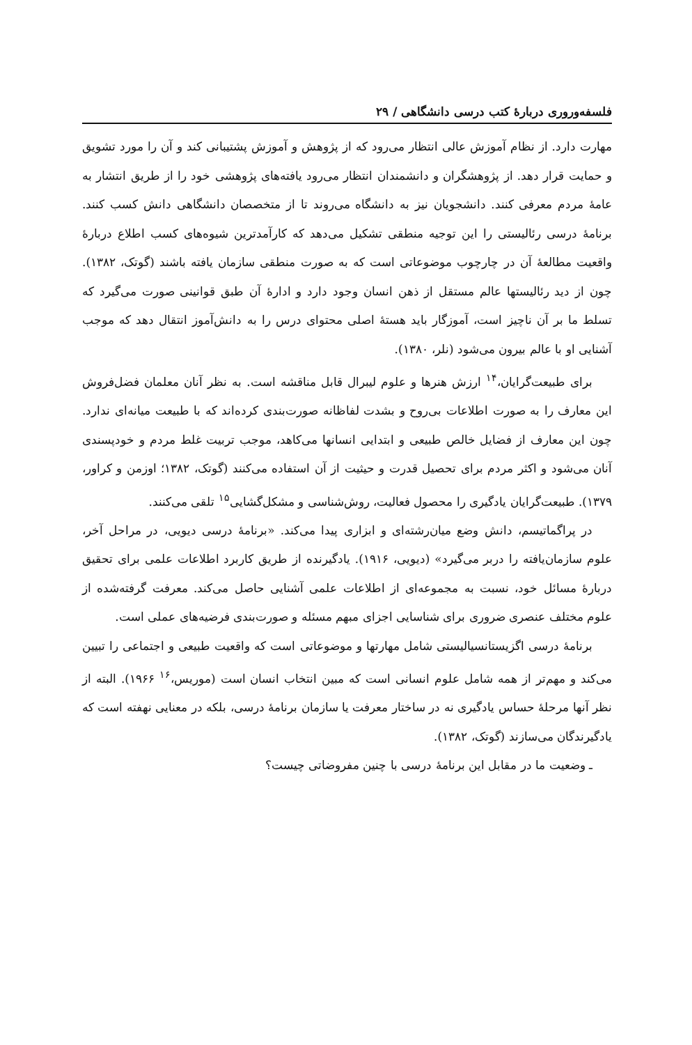فلسفه‌وروری دربارهٔ کتب درسی دانشگاهی / ۲۹
مهارت دارد. از نظام آموزش عالی انتظار می‌رود که از پژوهش و آموزش پشتیبانی کند و آن را مورد تشویق و حمایت قرار دهد. از پژوهشگران و دانشمندان انتظار می‌رود یافته‌های پژوهشی خود را از طریق انتشار به عامهٔ مردم معرفی کنند. دانشجویان نیز به دانشگاه می‌روند تا از متخصصان دانشگاهی دانش کسب کنند. برنامهٔ درسی رئالیستی را این توجیه منطقی تشکیل می‌دهد که کارآمدترین شیوه‌های کسب اطلاع دربارهٔ واقعیت مطالعهٔ آن در چارچوب موضوعاتی است که به صورت منطقی سازمان یافته باشند (گوتک، ۱۳۸۲). چون از دید رئالیستها عالم مستقل از ذهن انسان وجود دارد و ادارهٔ آن طبق قوانینی صورت می‌گیرد که تسلط ما بر آن ناچیز است، آموزگار باید هستهٔ اصلی محتوای درس را به دانش‌آموز انتقال دهد که موجب آشنایی او با عالم بیرون می‌شود (نلر، ۱۳۸۰).
برای طبیعت‌گرایان،<sup>۱۴</sup> ارزش هنرها و علوم لیبرال قابل مناقشه است. به نظر آنان معلمان فضل‌فروش این معارف را به صورت اطلاعات بی‌روح و بشدت لفاظانه صورت‌بندی کرده‌اند که با طبیعت میانه‌ای ندارد. چون این معارف از فضایل خالص طبیعی و ابتدایی انسانها می‌کاهد، موجب تربیت غلط مردم و خودپسندی آنان می‌شود و اکثر مردم برای تحصیل قدرت و حیثیت از آن استفاده می‌کنند (گوتک، ۱۳۸۲؛ اوزمن و کراور، ۱۳۷۹). طبیعت‌گرایان یادگیری را محصول فعالیت، روش‌شناسی و مشکل‌گشایی<sup>۱۵</sup> تلقی می‌کنند.
در پراگماتیسم، دانش وضع میان‌رشته‌ای و ابزاری پیدا می‌کند. «برنامهٔ درسی دیویی، در مراحل آخر، علوم سازمان‌یافته را دربر می‌گیرد» (دیویی، ۱۹۱۶). یادگیرنده از طریق کاربرد اطلاعات علمی برای تحقیق دربارهٔ مسائل خود، نسبت به مجموعه‌ای از اطلاعات علمی آشنایی حاصل می‌کند. معرفت گرفته‌شده از علوم مختلف عنصری ضروری برای شناسایی اجزای مبهم مسئله و صورت‌بندی فرضیه‌های عملی است.
برنامهٔ درسی اگزیستانسیالیستی شامل مهارتها و موضوعاتی است که واقعیت طبیعی و اجتماعی را تبیین می‌کند و مهم‌تر از همه شامل علوم انسانی است که مبین انتخاب انسان است (موریس،<sup>۱۶</sup> ۱۹۶۶). البته از نظر آنها مرحلهٔ حساس یادگیری نه در ساختار معرفت یا سازمان برنامهٔ درسی، بلکه در معنایی نهفته است که یادگیرندگان می‌سازند (گوتک، ۱۳۸۲).
ـ وضعیت ما در مقابل این برنامهٔ درسی با چنین مفروضاتی چیست؟